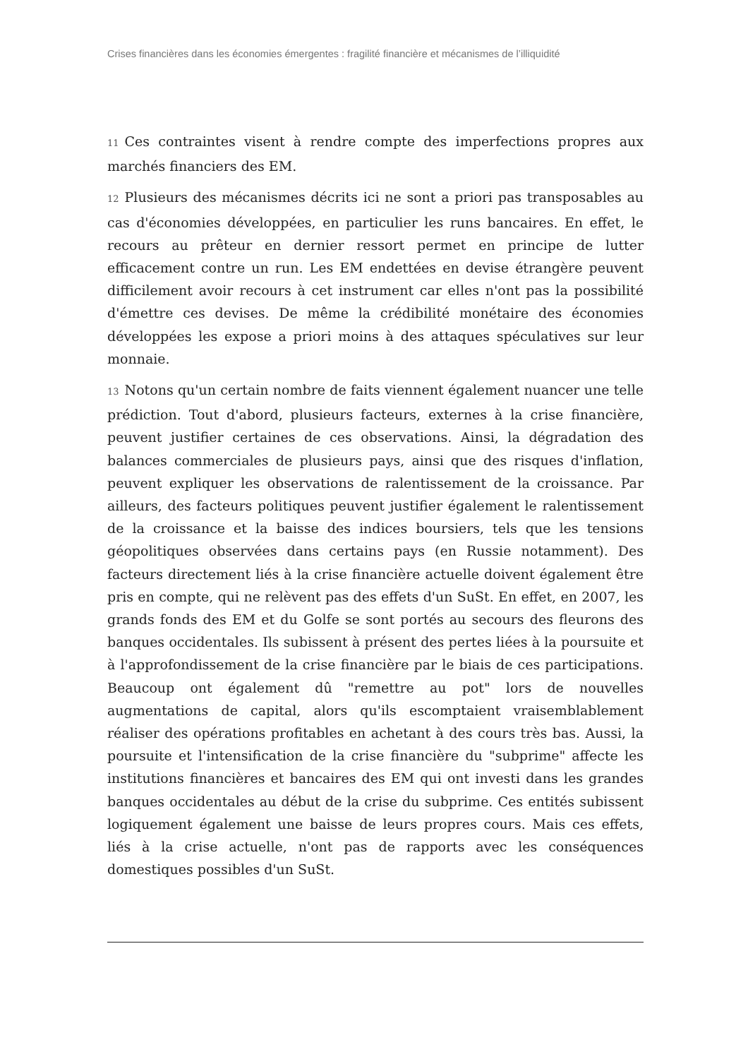Crises financières dans les économies émergentes : fragilité financière et mécanismes de l’illiquidité
11 Ces contraintes visent à rendre compte des imperfections propres aux marchés financiers des EM.
12 Plusieurs des mécanismes décrits ici ne sont a priori pas transposables au cas d'économies développées, en particulier les runs bancaires. En effet, le recours au prêteur en dernier ressort permet en principe de lutter efficacement contre un run. Les EM endettées en devise étrangère peuvent difficilement avoir recours à cet instrument car elles n'ont pas la possibilité d'émettre ces devises. De même la crédibilité monétaire des économies développées les expose a priori moins à des attaques spéculatives sur leur monnaie.
13 Notons qu'un certain nombre de faits viennent également nuancer une telle prédiction. Tout d'abord, plusieurs facteurs, externes à la crise financière, peuvent justifier certaines de ces observations. Ainsi, la dégradation des balances commerciales de plusieurs pays, ainsi que des risques d'inflation, peuvent expliquer les observations de ralentissement de la croissance. Par ailleurs, des facteurs politiques peuvent justifier également le ralentissement de la croissance et la baisse des indices boursiers, tels que les tensions géopolitiques observées dans certains pays (en Russie notamment). Des facteurs directement liés à la crise financière actuelle doivent également être pris en compte, qui ne relèvent pas des effets d'un SuSt. En effet, en 2007, les grands fonds des EM et du Golfe se sont portés au secours des fleurons des banques occidentales. Ils subissent à présent des pertes liées à la poursuite et à l'approfondissement de la crise financière par le biais de ces participations. Beaucoup ont également dû "remettre au pot" lors de nouvelles augmentations de capital, alors qu'ils escomptaient vraisemblablement réaliser des opérations profitables en achetant à des cours très bas. Aussi, la poursuite et l'intensification de la crise financière du "subprime" affecte les institutions financières et bancaires des EM qui ont investi dans les grandes banques occidentales au début de la crise du subprime. Ces entités subissent logiquement également une baisse de leurs propres cours. Mais ces effets, liés à la crise actuelle, n'ont pas de rapports avec les conséquences domestiques possibles d'un SuSt.